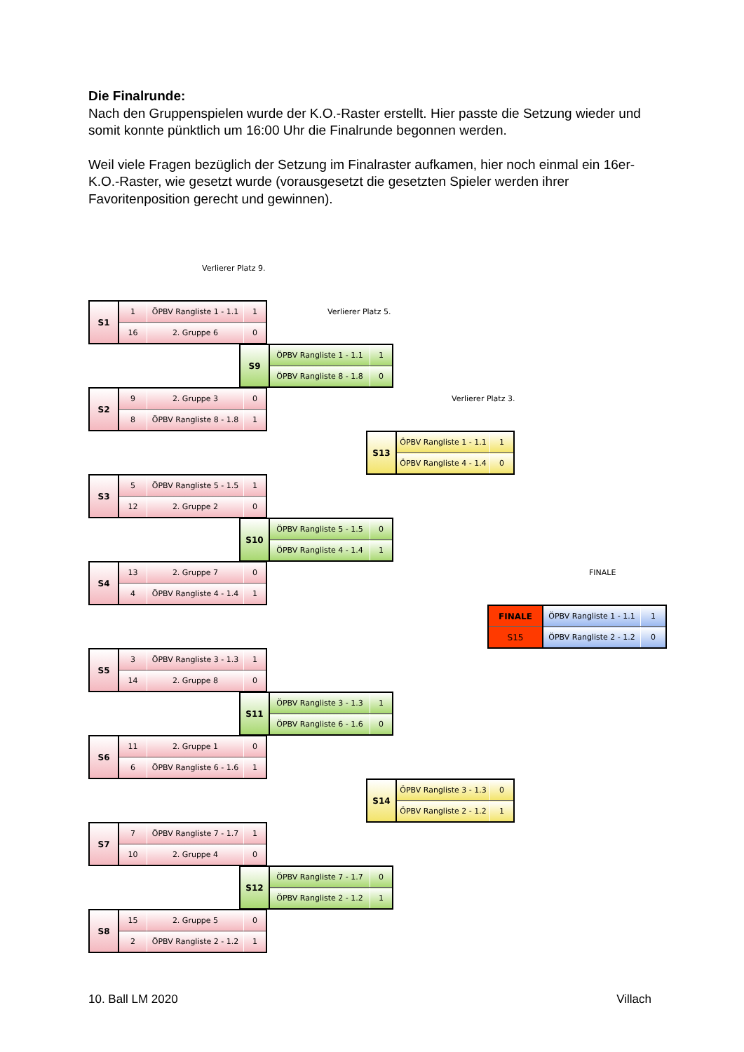Die Finalrunde:
Nach den Gruppenspielen wurde der K.O.-Raster erstellt. Hier passte die Setzung wieder und somit konnte pünktlich um 16:00 Uhr die Finalrunde begonnen werden.
Weil viele Fragen bezüglich der Setzung im Finalraster aufkamen, hier noch einmal ein 16er-K.O.-Raster, wie gesetzt wurde (vorausgesetzt die gesetzten Spieler werden ihrer Favoritenposition gerecht und gewinnen).
Verlierer Platz 9.
| S1 | 1 | ÖPBV Rangliste 1 - 1.1 | 1 |
| | 16 | 2. Gruppe 6 | 0 |
Verlierer Platz 5.
| S9 | ÖPBV Rangliste 1 - 1.1 | 1 |
| | ÖPBV Rangliste 8 - 1.8 | 0 |
| S2 | 9 | 2. Gruppe 3 | 0 |
| | 8 | ÖPBV Rangliste 8 - 1.8 | 1 |
Verlierer Platz 3.
| S13 | ÖPBV Rangliste 1 - 1.1 | 1 |
| | ÖPBV Rangliste 4 - 1.4 | 0 |
| S3 | 5 | ÖPBV Rangliste 5 - 1.5 | 1 |
| | 12 | 2. Gruppe 2 | 0 |
| S10 | ÖPBV Rangliste 5 - 1.5 | 0 |
| | ÖPBV Rangliste 4 - 1.4 | 1 |
| S4 | 13 | 2. Gruppe 7 | 0 |
| | 4 | ÖPBV Rangliste 4 - 1.4 | 1 |
FINALE
| FINALE | ÖPBV Rangliste 1 - 1.1 | 1 |
| S15 | ÖPBV Rangliste 2 - 1.2 | 0 |
| S5 | 3 | ÖPBV Rangliste 3 - 1.3 | 1 |
| | 14 | 2. Gruppe 8 | 0 |
| S11 | ÖPBV Rangliste 3 - 1.3 | 1 |
| | ÖPBV Rangliste 6 - 1.6 | 0 |
| S6 | 11 | 2. Gruppe 1 | 0 |
| | 6 | ÖPBV Rangliste 6 - 1.6 | 1 |
| S14 | ÖPBV Rangliste 3 - 1.3 | 0 |
| | ÖPBV Rangliste 2 - 1.2 | 1 |
| S7 | 7 | ÖPBV Rangliste 7 - 1.7 | 1 |
| | 10 | 2. Gruppe 4 | 0 |
| S12 | ÖPBV Rangliste 7 - 1.7 | 0 |
| | ÖPBV Rangliste 2 - 1.2 | 1 |
| S8 | 15 | 2. Gruppe 5 | 0 |
| | 2 | ÖPBV Rangliste 2 - 1.2 | 1 |
10. Ball LM 2020 Villach